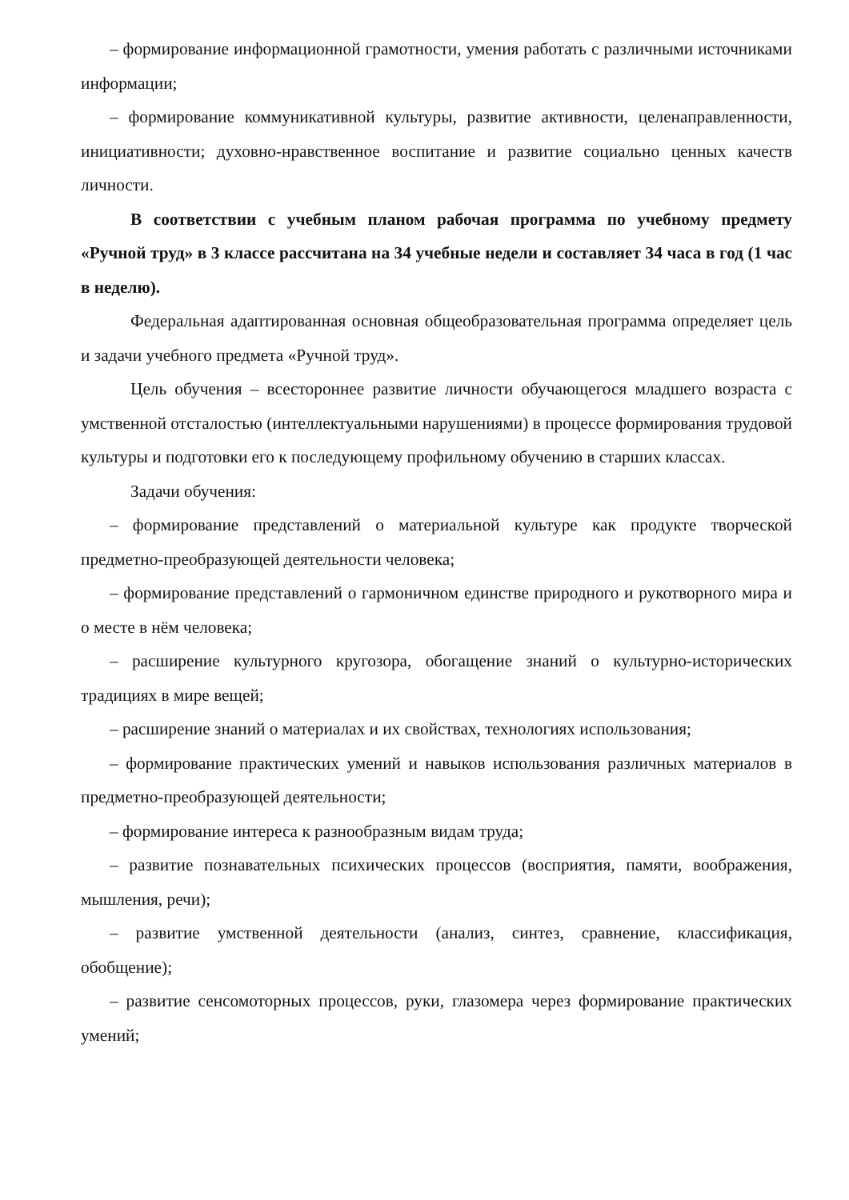– формирование информационной грамотности, умения работать с различными источниками информации;
– формирование коммуникативной культуры, развитие активности, целенаправленности, инициативности; духовно-нравственное воспитание и развитие социально ценных качеств личности.
В соответствии с учебным планом рабочая программа по учебному предмету «Ручной труд» в 3 классе рассчитана на 34 учебные недели и составляет 34 часа в год (1 час в неделю).
Федеральная адаптированная основная общеобразовательная программа определяет цель и задачи учебного предмета «Ручной труд».
Цель обучения – всестороннее развитие личности обучающегося младшего возраста с умственной отсталостью (интеллектуальными нарушениями) в процессе формирования трудовой культуры и подготовки его к последующему профильному обучению в старших классах.
Задачи обучения:
– формирование представлений о материальной культуре как продукте творческой предметно-преобразующей деятельности человека;
– формирование представлений о гармоничном единстве природного и рукотворного мира и о месте в нём человека;
– расширение культурного кругозора, обогащение знаний о культурно-исторических традициях в мире вещей;
– расширение знаний о материалах и их свойствах, технологиях использования;
– формирование практических умений и навыков использования различных материалов в предметно-преобразующей деятельности;
– формирование интереса к разнообразным видам труда;
– развитие познавательных психических процессов (восприятия, памяти, воображения, мышления, речи);
– развитие умственной деятельности (анализ, синтез, сравнение, классификация, обобщение);
– развитие сенсомоторных процессов, руки, глазомера через формирование практических умений;